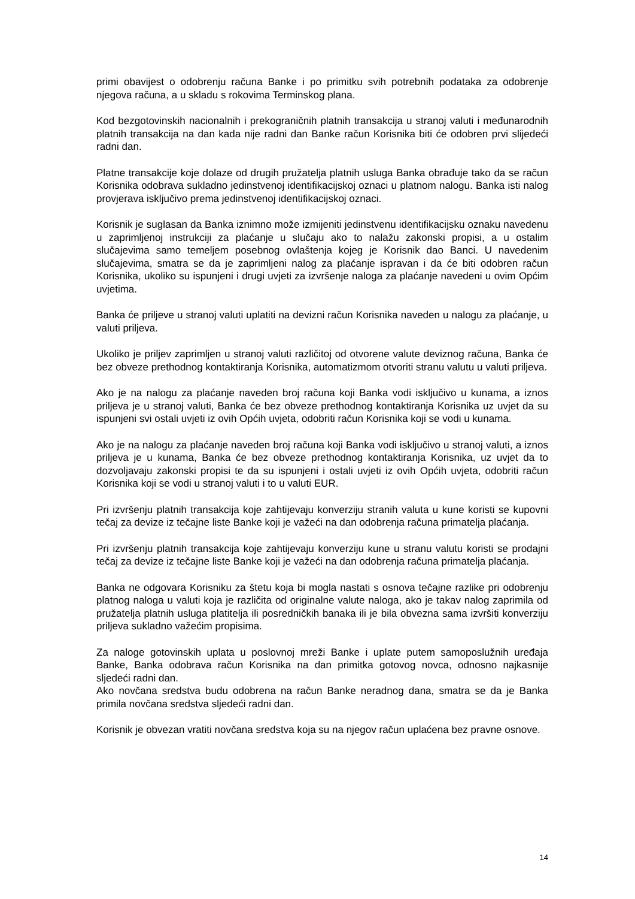primi obavijest o odobrenju računa Banke i po primitku svih potrebnih podataka za odobrenje njegova računa, a u skladu s rokovima Terminskog plana.
Kod bezgotovinskih nacionalnih i prekograničnih platnih transakcija u stranoj valuti i međunarodnih platnih transakcija na dan kada nije radni dan Banke račun Korisnika biti će odobren prvi slijedeći radni dan.
Platne transakcije koje dolaze od drugih pružatelja platnih usluga Banka obrađuje tako da se račun Korisnika odobrava sukladno jedinstvenoj identifikacijskoj oznaci u platnom nalogu. Banka isti nalog provjerava isključivo prema jedinstvenoj identifikacijskoj oznaci.
Korisnik je suglasan da Banka iznimno može izmijeniti jedinstvenu identifikacijsku oznaku navedenu u zaprimljenoj instrukciji za plaćanje u slučaju ako to nalažu zakonski propisi, a u ostalim slučajevima samo temeljem posebnog ovlaštenja kojeg je Korisnik dao Banci. U navedenim slučajevima, smatra se da je zaprimljeni nalog za plaćanje ispravan i da će biti odobren račun Korisnika, ukoliko su ispunjeni i drugi uvjeti za izvršenje naloga za plaćanje navedeni u ovim Općim uvjetima.
Banka će priljeve u stranoj valuti uplatiti na devizni račun Korisnika naveden u nalogu za plaćanje, u valuti priljeva.
Ukoliko je priljev zaprimljen u stranoj valuti različitoj od otvorene valute deviznog računa, Banka će bez obveze prethodnog kontaktiranja Korisnika, automatizmom otvoriti stranu valutu u valuti priljeva.
Ako je na nalogu za plaćanje naveden broj računa koji Banka vodi isključivo u kunama, a iznos priljeva je u stranoj valuti, Banka će bez obveze prethodnog kontaktiranja Korisnika uz uvjet da su ispunjeni svi ostali uvjeti iz ovih Općih uvjeta, odobriti račun Korisnika koji se vodi u kunama.
Ako je na nalogu za plaćanje naveden broj računa koji Banka vodi isključivo u stranoj valuti, a iznos priljeva je u kunama, Banka će bez obveze prethodnog kontaktiranja Korisnika, uz uvjet da to dozvoljavaju zakonski propisi te da su ispunjeni i ostali uvjeti iz ovih Općih uvjeta, odobriti račun Korisnika koji se vodi u stranoj valuti i to u valuti EUR.
Pri izvršenju platnih transakcija koje zahtijevaju konverziju stranih valuta u kune koristi se kupovni tečaj za devize iz tečajne liste Banke koji je važeći na dan odobrenja računa primatelja plaćanja.
Pri izvršenju platnih transakcija koje zahtijevaju konverziju kune u stranu valutu koristi se prodajni tečaj za devize iz tečajne liste Banke koji je važeći na dan odobrenja računa primatelja plaćanja.
Banka ne odgovara Korisniku za štetu koja bi mogla nastati s osnova tečajne razlike pri odobrenju platnog naloga u valuti koja je različita od originalne valute naloga, ako je takav nalog zaprimila od pružatelja platnih usluga platitelja ili posredničkih banaka ili je bila obvezna sama izvršiti konverziju priljeva sukladno važećim propisima.
Za naloge gotovinskih uplata u poslovnoj mreži Banke i uplate putem samoposlužnih uređaja Banke, Banka odobrava račun Korisnika na dan primitka gotovog novca, odnosno najkasnije sljedeći radni dan.
Ako novčana sredstva budu odobrena na račun Banke neradnog dana, smatra se da je Banka primila novčana sredstva sljedeći radni dan.
Korisnik je obvezan vratiti novčana sredstva koja su na njegov račun uplaćena bez pravne osnove.
14